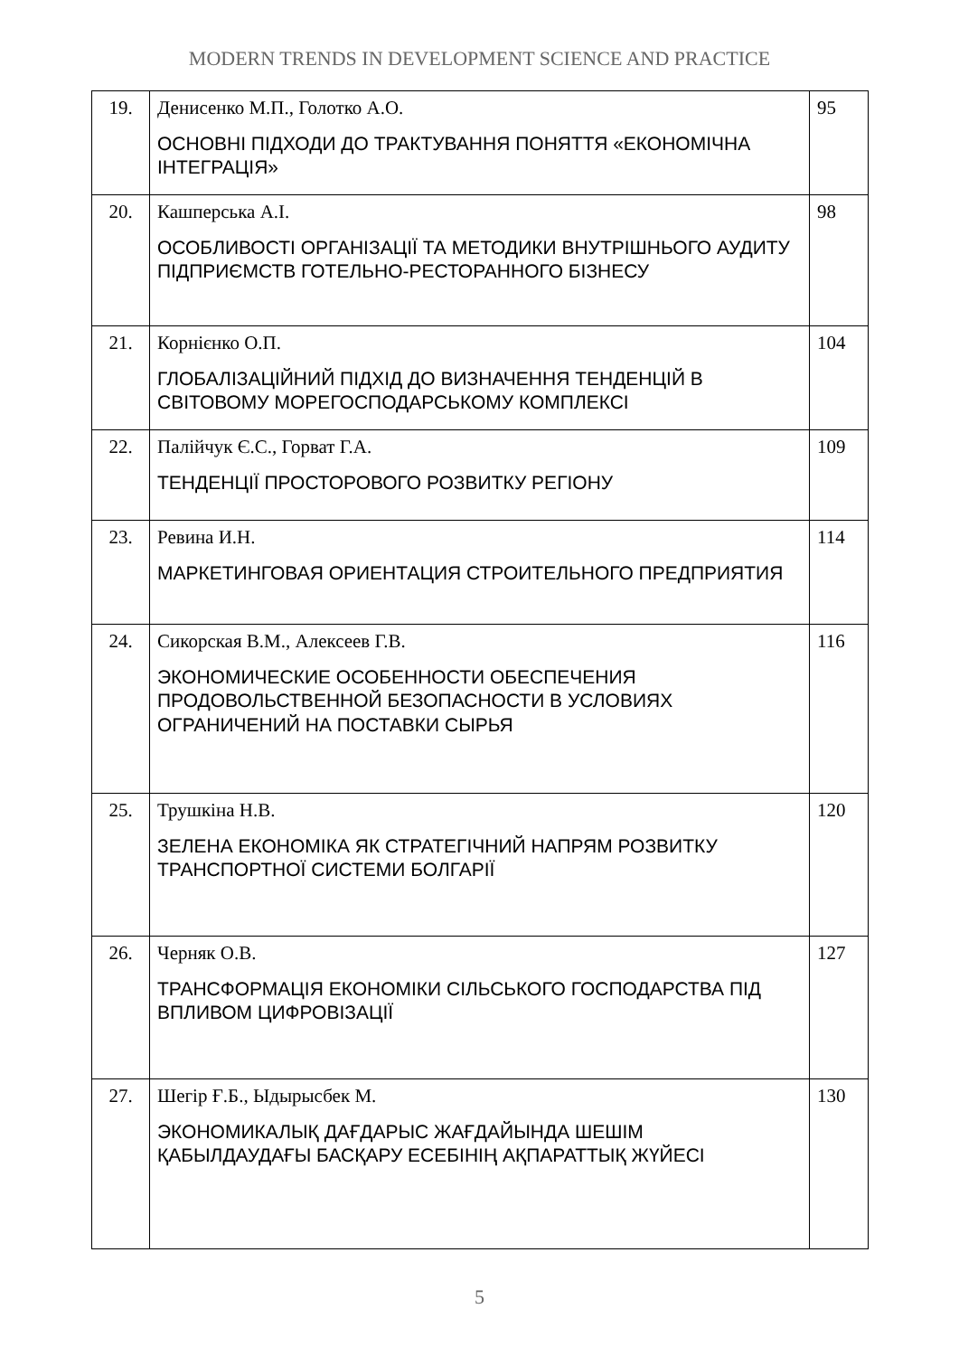MODERN TRENDS IN DEVELOPMENT SCIENCE AND PRACTICE
| 19. | Денисенко М.П., Голотко А.О. ОСНОВНІ ПІДХОДИ ДО ТРАКТУВАННЯ ПОНЯТТЯ «ЕКОНОМІЧНА ІНТЕГРАЦІЯ» | 95 |
| 20. | Кашперська А.І. ОСОБЛИВОСТІ ОРГАНІЗАЦІЇ ТА МЕТОДИКИ ВНУТРІШНЬОГО АУДИТУ ПІДПРИЄМСТВ ГОТЕЛЬНО-РЕСТОРАННОГО БІЗНЕСУ | 98 |
| 21. | Корнієнко О.П. ГЛОБАЛІЗАЦІЙНИЙ ПІДХІД ДО ВИЗНАЧЕННЯ ТЕНДЕНЦІЙ В СВІТОВОМУ МОРЕГОСПОДАРСЬКОМУ КОМПЛЕКСІ | 104 |
| 22. | Палійчук Є.С., Горват Г.А. ТЕНДЕНЦІЇ ПРОСТОРОВОГО РОЗВИТКУ РЕГІОНУ | 109 |
| 23. | Ревина И.Н. МАРКЕТИНГОВАЯ ОРИЕНТАЦИЯ СТРОИТЕЛЬНОГО ПРЕДПРИЯТИЯ | 114 |
| 24. | Сикорская В.М., Алексеев Г.В. ЭКОНОМИЧЕСКИЕ ОСОБЕННОСТИ ОБЕСПЕЧЕНИЯ ПРОДОВОЛЬСТВЕННОЙ БЕЗОПАСНОСТИ В УСЛОВИЯХ ОГРАНИЧЕНИЙ НА ПОСТАВКИ СЫРЬЯ | 116 |
| 25. | Трушкіна Н.В. ЗЕЛЕНА ЕКОНОМІКА ЯК СТРАТЕГІЧНИЙ НАПРЯМ РОЗВИТКУ ТРАНСПОРТНОЇ СИСТЕМИ БОЛГАРІЇ | 120 |
| 26. | Черняк О.В. ТРАНСФОРМАЦІЯ ЕКОНОМІКИ СІЛЬСЬКОГО ГОСПОДАРСТВА ПІД ВПЛИВОМ ЦИФРОВІЗАЦІЇ | 127 |
| 27. | Шегір Ғ.Б., Ыдырысбек М. ЭКОНОМИКАЛЫҚ ДАҒДАРЫС ЖАҒДАЙЫНДА ШЕШІМ ҚАБЫЛДАУДАҒЫ БАСҚАРУ ЕСЕБІНІҢ АҚПАРАТТЫҚ ЖҮЙЕСІ | 130 |
5